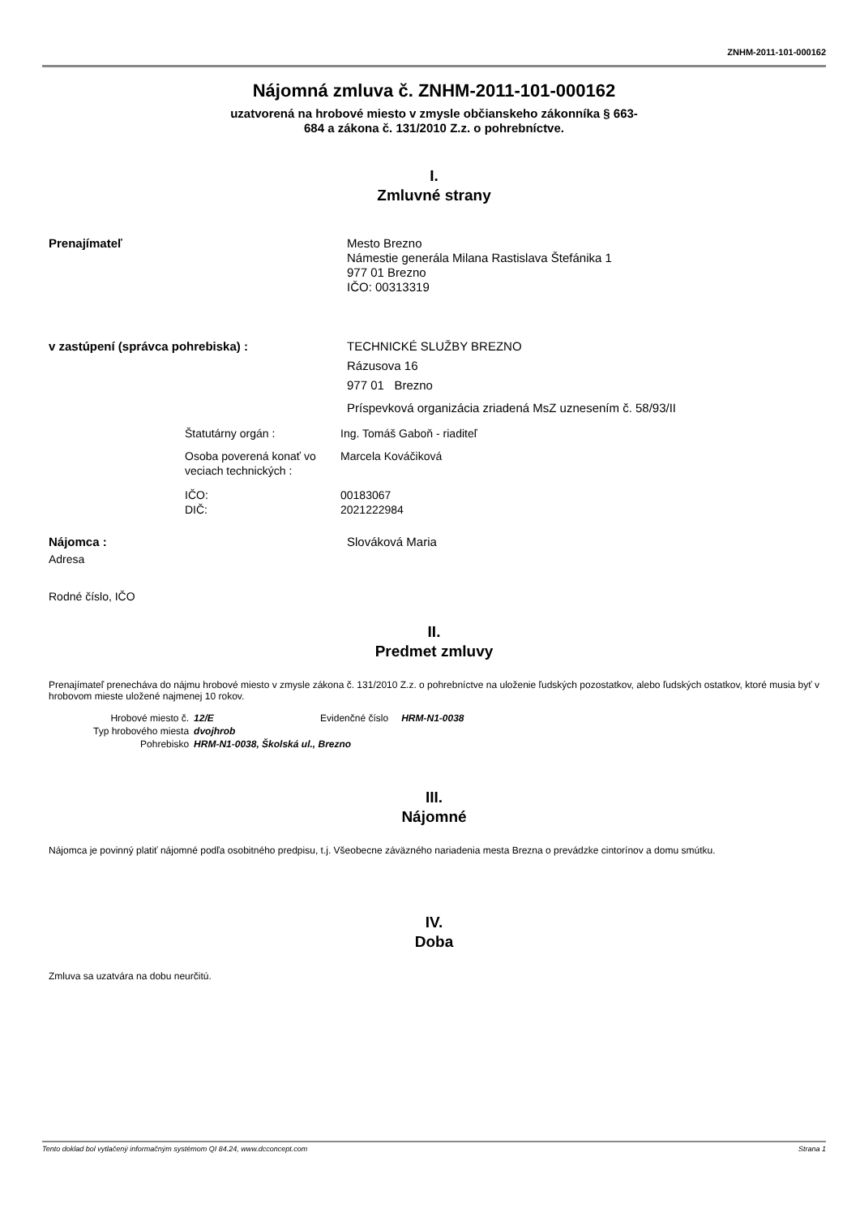ZNHM-2011-101-000162
Nájomná zmluva č. ZNHM-2011-101-000162
uzatvorená na hrobové miesto v zmysle občianskeho zákonníka § 663-
684 a zákona č. 131/2010 Z.z. o pohrebníctve.
I.
Zmluvné strany
Prenajímateľ Mesto Brezno
Námestie generála Milana Rastislava Štefánika 1
977 01 Brezno
IČO: 00313319
v zastúpení (správca pohrebiska) : TECHNICKÉ SLUŽBY BREZNO
Rázusova 16
977 01 Brezno
Príspevková organizácia zriadená MsZ uznesením č. 58/93/II
Štatutárny orgán : Ing. Tomáš Gaboň - riaditeľ
Osoba poverená konať vo veciach technických :
Marcela Kováčiková
IČO:
DIČ:
00183067
2021222984
Nájomca : Slováková Maria
Adresa
Rodné číslo, IČO
II.
Predmet zmluvy
Prenajímateľ prenecháva do nájmu hrobové miesto v zmysle zákona č. 131/2010 Z.z. o pohrebníctve na uloženie ľudských pozostatkov, alebo ľudských ostatkov, ktoré musia byť v hrobovom mieste uložené najmenej 10 rokov.
| Hrobové miesto č. | 12/E | Evidenčné číslo | HRM-N1-0038 |
| Typ hrobového miesta | dvojhrob | | |
| Pohrebisko | HRM-N1-0038, Školská ul., Brezno | | |
III.
Nájomné
Nájomca je povinný platiť nájomné podľa osobitného predpisu, t.j. Všeobecne záväzného nariadenia mesta Brezna o prevádzke cintorínov a domu smútku.
IV.
Doba
Zmluva sa uzatvára na dobu neurčitú.
Tento doklad bol vytlačený informačným systémom QI 84.24, www.dcconcept.com Strana 1